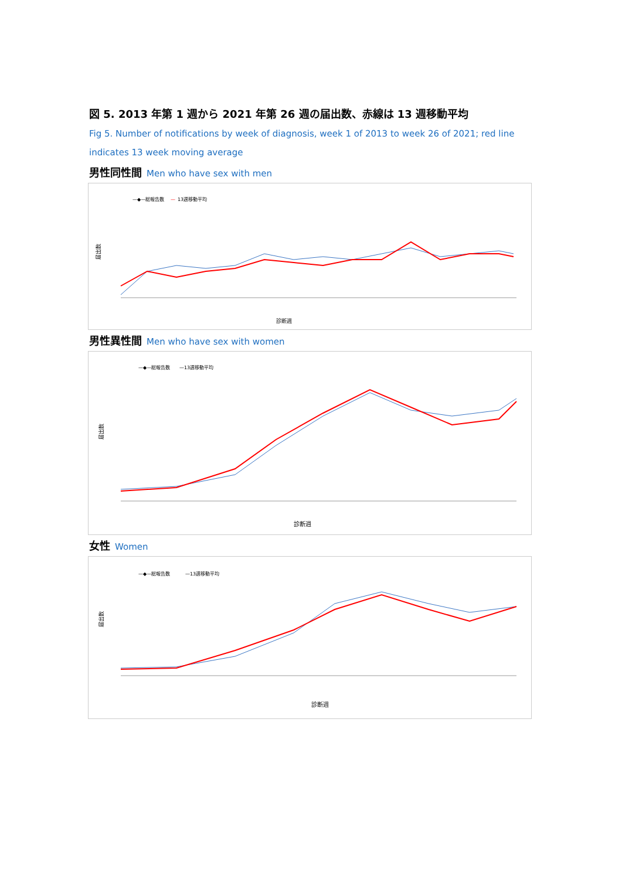図 5. 2013 年第 1 週から 2021 年第 26 週の届出数、赤線は 13 週移動平均
Fig 5. Number of notifications by week of diagnosis, week 1 of 2013 to week 26 of 2021; red line indicates 13 week moving average
男性同性間 Men who have sex with men
—◆—総報告数
—
13週移動平均
届出数
診断週
男性異性間 Men who have sex with women
—◆—総報告数
—13週移動平均
届出数
診断週
女性 Women
—◆—総報告数
—13週移動平均
届出数
診断週